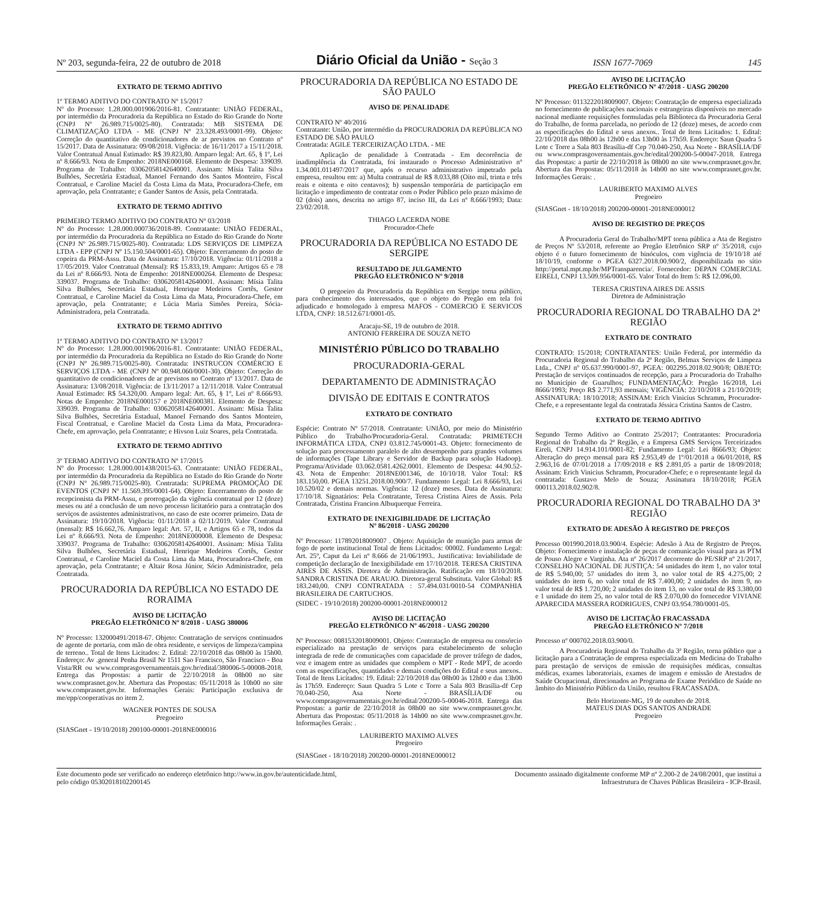Nº 203, segunda-feira, 22 de outubro de 2018 Diário Oficial da União - Seção 3 ISSN 1677-7069 145
EXTRATO DE TERMO ADITIVO
1º TERMO ADITIVO DO CONTRATO Nº 15/2017
Nº do Processo: 1.28.000.001906/2016-81. Contratante: UNIÃO FEDERAL, por intermédio da Procuradoria da República no Estado do Rio Grande do Norte (CNPJ Nº 26.989.715/0025-80). Contratada: MB SISTEMA DE CLIMATIZAÇÃO LTDA - ME (CNPJ Nº 23.328.493/0001-99). Objeto: Correção do quantitativo de condicionadores de ar previstos no Contrato nº 15/2017. Data de Assinatura: 09/08/2018. Vigência: de 16/11/2017 a 15/11/2018. Valor Contratual Anual Estimado: R$ 39.823,80. Amparo legal: Art. 65, § 1º, Lei nº 8.666/93. Nota de Empenho: 2018NE000168. Elemento de Despesa: 339039. Programa de Trabalho: 03062058142640001. Assinam: Mísia Talita Silva Bulhões, Secretária Estadual, Manoel Fernando dos Santos Monteiro, Fiscal Contratual, e Caroline Maciel da Costa Lima da Mata, Procuradora-Chefe, em aprovação, pela Contratante; e Gander Santos de Assis, pela Contratada.
EXTRATO DE TERMO ADITIVO
PRIMEIRO TERMO ADITIVO DO CONTRATO Nº 03/2018
Nº do Processo: 1.28.000.000736/2018-89. Contratante: UNIÃO FEDERAL, por intermédio da Procuradoria da República no Estado do Rio Grande do Norte (CNPJ Nº 26.989.715/0025-80). Contratada: LDS SERVIÇOS DE LIMPEZA LTDA - EPP (CNPJ Nº 15.150.504/0001-65). Objeto: Encerramento do posto de copeira da PRM-Assu. Data de Assinatura: 17/10/2018. Vigência: 01/11/2018 a 17/05/2019. Valor Contratual (Mensal): R$ 15.833,19. Amparo: Artigos 65 e 78 da Lei nº 8.666/93. Nota de Empenho: 2018NE000264. Elemento de Despesa: 339037. Programa de Trabalho: 03062058142640001. Assinam: Mísia Talita Silva Bulhões, Secretária Estadual, Henrique Medeiros Cortês, Gestor Contratual, e Caroline Maciel da Costa Lima da Mata, Procuradora-Chefe, em aprovação, pela Contratante; e Lúcia Maria Simões Pereira, Sócia-Administradora, pela Contratada.
EXTRATO DE TERMO ADITIVO
1º TERMO ADITIVO DO CONTRATO Nº 13/2017
Nº do Processo: 1.28.000.001906/2016-81. Contratante: UNIÃO FEDERAL, por intermédio da Procuradoria da República no Estado do Rio Grande do Norte (CNPJ Nº 26.989.715/0025-80). Contratada: INSTRUCON COMÉRCIO E SERVIÇOS LTDA - ME (CNPJ Nº 00.948.060/0001-30). Objeto: Correção do quantitativo de condicionadores de ar previstos no Contrato nº 13/2017. Data de Assinatura: 13/08/2018. Vigência: de 13/11/2017 a 12/11/2018. Valor Contratual Anual Estimado: R$ 54.320,00. Amparo legal: Art. 65, § 1º, Lei nº 8.666/93. Notas de Empenho: 2018NE000157 e 2018NE000381. Elemento de Despesa: 339039. Programa de Trabalho: 03062058142640001. Assinam: Mísia Talita Silva Bulhões, Secretária Estadual, Manoel Fernando dos Santos Monteiro, Fiscal Contratual, e Caroline Maciel da Costa Lima da Mata, Procuradora-Chefe, em aprovação, pela Contratante; e Hivson Luiz Soares, pela Contratada.
EXTRATO DE TERMO ADITIVO
3º TERMO ADITIVO DO CONTRATO Nº 17/2015
Nº do Processo: 1.28.000.001438/2015-63. Contratante: UNIÃO FEDERAL, por intermédio da Procuradoria da República no Estado do Rio Grande do Norte (CNPJ Nº 26.989.715/0025-80). Contratada: SUPREMA PROMOÇÃO DE EVENTOS (CNPJ Nº 11.569.395/0001-64). Objeto: Encerramento do posto de recepcionista da PRM-Assu, e prorrogação da vigência contratual por 12 (doze) meses ou até a conclusão de um novo processo licitatório para a contratação dos serviços de assistentes administrativos, no caso de este ocorrer primeiro. Data de Assinatura: 19/10/2018. Vigência: 01/11/2018 a 02/11/2019. Valor Contratual (mensal): R$ 16.662,76. Amparo legal: Art. 57, II, e Artigos 65 e 78, todos da Lei nº 8.666/93. Nota de Empenho: 2018NE000008. Elemento de Despesa: 339037. Programa de Trabalho: 03062058142640001. Assinam: Mísia Talita Silva Bulhões, Secretária Estadual, Henrique Medeiros Cortês, Gestor Contratual, e Caroline Maciel da Costa Lima da Mata, Procuradora-Chefe, em aprovação, pela Contratante; e Altair Rosa Júnior, Sócio Administrador, pela Contratada.
PROCURADORIA DA REPÚBLICA NO ESTADO DE RORAIMA
AVISO DE LICITAÇÃO
PREGÃO ELETRÔNICO Nº 8/2018 - UASG 380006
Nº Processo: 132000491/2018-67. Objeto: Contratação de serviços continuados de agente de portaria, com mão de obra residente, e serviços de limpeza/campina de terreno.. Total de Itens Licitados: 2. Edital: 22/10/2018 das 08h00 às 15h00. Endereço: Av .general Penha Brasil Nr 1511 Sao Francisco, São Francisco - Boa Vista/RR ou www.comprasgovernamentais.gov.br/edital/380006-5-00008-2018. Entrega das Propostas: a partir de 22/10/2018 às 08h00 no site www.comprasnet.gov.br. Abertura das Propostas: 05/11/2018 às 10h00 no site www.comprasnet.gov.br. Informações Gerais: Participação exclusiva de me/epp/cooperativas no item 2.
WAGNER PONTES DE SOUSA
Pregoeiro
(SIASGnet - 19/10/2018) 200100-00001-2018NE000016
PROCURADORIA DA REPÚBLICA NO ESTADO DE SÃO PAULO
AVISO DE PENALIDADE
CONTRATO Nº 40/2016
Contratante: União, por intermédio da PROCURADORIA DA REPÚBLICA NO ESTADO DE SÃO PAULO
Contratada: AGILE TERCEIRIZAÇÃO LTDA. - ME
Aplicação de penalidade à Contratada - Em decorrência de inadimplência da Contratada, foi instaurado o Processo Administrativo nº 1.34.001.011497/2017 que, após o recurso administrativo impetrado pela empresa, resultou em: a) Multa contratual de R$ 8.033,88 (Oito mil, trinta e três reais e oitenta e oito centavos); b) suspensão temporária de participação em licitação e impedimento de contratar com o Poder Público pelo prazo máximo de 02 (dois) anos, descrita no artigo 87, inciso III, da Lei nº 8.666/1993; Data: 23/02/2018.
THIAGO LACERDA NOBE
Procurador-Chefe
PROCURADORIA DA REPÚBLICA NO ESTADO DE SERGIPE
RESULTADO DE JULGAMENTO
PREGÃO ELETRÔNICO Nº 9/2018
O pregoeiro da Procuradoria da República em Sergipe torna público, para conhecimento dos interessados, que o objeto do Pregão em tela foi adjudicado e homologado à empresa MAFOS - COMERCIO E SERVICOS LTDA, CNPJ: 18.512.671/0001-05.
Aracaju-SE, 19 de outubro de 2018.
ANTONIO FERREIRA DE SOUZA NETO
MINISTÉRIO PÚBLICO DO TRABALHO
PROCURADORIA-GERAL
DEPARTAMENTO DE ADMINISTRAÇÃO
DIVISÃO DE EDITAIS E CONTRATOS
EXTRATO DE CONTRATO
Espécie: Contrato Nº 57/2018. Contratante: UNIÃO, por meio do Ministério Público do Trabalho/Procuradoria-Geral. Contratada: PRIMETECH INFORMÁTICA LTDA, CNPJ 03.812.745/0001-43. Objeto: fornecimento de solução para processamento paralelo de alto desempenho para grandes volumes de informações (Tape Library e Servidor de Backup para solução Hadoop). Programa/Atividade 03.062.0581.4262.0001. Elemento de Despesa: 44.90.52-43. Nota de Empenho: 2018NE001346, de 10/10/18. Valor Total: R$ 183.150,00. PGEA 13251.2018.00.900/7. Fundamento Legal: Lei 8.666/93, Lei 10.520/02 e demais normas. Vigência: 12 (doze) meses. Data de Assinatura: 17/10/18. Signatários: Pela Contratante, Teresa Cristina Aires de Assis. Pela Contratada, Cristina Francion Albuquerque Ferreira.
EXTRATO DE INEXIGIBILIDADE DE LICITAÇÃO
Nº 86/2018 - UASG 200200
Nº Processo: 117892018009007 . Objeto: Aquisição de munição para armas de fogo de porte institucional Total de Itens Licitados: 00002. Fundamento Legal: Art. 25º, Caput da Lei nº 8.666 de 21/06/1993.. Justificativa: Inviabilidade de competição declaração de Inexigibilidade em 17/10/2018. TERESA CRISTINA AIRES DE ASSIS. Diretora de Administração. Ratificação em 18/10/2018. SANDRA CRISTINA DE ARAUJO. Diretora-geral Substituta. Valor Global: R$ 183.240,00. CNPJ CONTRATADA : 57.494.031/0010-54 COMPANHIA BRASILEIRA DE CARTUCHOS.
(SIDEC - 19/10/2018) 200200-00001-2018NE000012
AVISO DE LICITAÇÃO
PREGÃO ELETRÔNICO Nº 46/2018 - UASG 200200
Nº Processo: 0081532018009001. Objeto: Contratação de empresa ou consórcio especializado na prestação de serviços para estabelecimento de solução integrada de rede de comunicações com capacidade de prover tráfego de dados, voz e imagem entre as unidades que compõem o MPT - Rede MPT, de acordo com as especificações, quantidades e demais condições do Edital e seus anexos.. Total de Itens Licitados: 19. Edital: 22/10/2018 das 08h00 às 12h00 e das 13h00 às 17h59. Endereço: Saun Quadra 5 Lote c Torre a Sala 803 Brasília-df Cep 70.040-250, Asa Norte - BRASÍLIA/DF ou www.comprasgovernamentais.gov.br/edital/200200-5-00046-2018. Entrega das Propostas: a partir de 22/10/2018 às 08h00 no site www.comprasnet.gov.br. Abertura das Propostas: 05/11/2018 às 14h00 no site www.comprasnet.gov.br. Informações Gerais: .
LAURIBERTO MAXIMO ALVES
Pregoeiro
(SIASGnet - 18/10/2018) 200200-00001-2018NE000012
AVISO DE LICITAÇÃO
PREGÃO ELETRÔNICO Nº 47/2018 - UASG 200200
Nº Processo: 0113222018009007. Objeto: Contratação de empresa especializada no fornecimento de publicações nacionais e estrangeiras disponíveis no mercado nacional mediante requisições formuladas pela Biblioteca da Procuradoria Geral do Trabalho, de forma parcelada, no período de 12 (doze) meses, de acordo com as especificações do Edital e seus anexos.. Total de Itens Licitados: 1. Edital: 22/10/2018 das 08h00 às 12h00 e das 13h00 às 17h59. Endereço: Saun Quadra 5 Lote c Torre a Sala 803 Brasília-df Cep 70.040-250, Asa Norte - BRASÍLIA/DF ou www.comprasgovernamentais.gov.br/edital/200200-5-00047-2018. Entrega das Propostas: a partir de 22/10/2018 às 08h00 no site www.comprasnet.gov.br. Abertura das Propostas: 05/11/2018 às 14h00 no site www.comprasnet.gov.br. Informações Gerais: .
LAURIBERTO MAXIMO ALVES
Pregoeiro
(SIASGnet - 18/10/2018) 200200-00001-2018NE000012
AVISO DE REGISTRO DE PREÇOS
A Procuradoria Geral do Trabalho/MPT torna pública a Ata de Registro de Preços Nº 53/2018, referente ao Pregão Eletrônico SRP nº 35/2018, cujo objeto é o futuro fornecimento de binóculos, com vigência de 19/10/18 até 18/10/19, conforme o PGEA 6327.2018.00.900/2, disponibilizada no sítio http://portal.mpt.mp.br/MPTransparencia/. Fornecedor: DEPAN COMERCIAL EIRELI, CNPJ 13.509.956/0001-65. Valor Total do Item 5: R$ 12.096,00.
TERESA CRISTINA AIRES DE ASSIS
Diretora de Administração
PROCURADORIA REGIONAL DO TRABALHO DA 2ª REGIÃO
EXTRATO DE CONTRATO
CONTRATO: 15/2018; CONTRATANTES: União Federal, por intermédio da Procuradoria Regional do Trabalho da 2ª Região, Belmax Serviços de Limpeza Ltda., CNPJ nº 05.637.990/0001-97, PGEA: 002295.2018.02.900/8; OBJETO: Prestação de serviços continuados de recepção, para a Procuradoria do Trabalho no Município de Guarulhos; FUNDAMENTAÇÃO: Pregão 16/2018, Lei 8666/1993; Preço R$ 2.771,93 mensais; VIGÊNCIA: 22/10/2018 a 21/10/2019; ASSINATURA: 18/10/2018; ASSINAM: Erich Vinicius Schramm, Procurador-Chefe, e a representante legal da contratada Jéssica Cristina Santos de Castro.
EXTRATO DE TERMO ADITIVO
Segundo Termo Aditivo ao Contrato 25/2017; Contratantes: Procuradoria Regional do Trabalho da 2ª Região, e a Empresa GMS Serviços Terceirizados Eireli, CNPJ 14.914.101/0001-82; Fundamento Legal: Lei 8666/93; Objeto: Alteração do preço mensal para R$ 2.953,49 de 1º/01/2018 a 06/01/2018, R$ 2.963,16 de 07/01/2018 a 17/09/2018 e R$ 2.891,05 a partir de 18/09/2018; Assinam: Erich Vinicius Schramm, Procurador-Chefe; e o representante legal da contratada: Gustavo Melo de Souza; Assinatura 18/10/2018; PGEA 000113.2018.02.902/8.
PROCURADORIA REGIONAL DO TRABALHO DA 3ª REGIÃO
EXTRATO DE ADESÃO À REGISTRO DE PREÇOS
Processo 001990.2018.03.900/4. Espécie: Adesão à Ata de Registro de Preços. Objeto: Fornecimento e instalação de peças de comunicação visual para as PTM de Pouso Alegre e Varginha. Ata nº 26/2017 decorrente do PE/SRP nº 21/2017, CONSELHO NACIONAL DE JUSTIÇA: 54 unidades do item 1, no valor total de R$ 5.940,00; 57 unidades do item 3, no valor total de R$ 4.275,00; 2 unidades do item 6, no valor total de R$ 7.400,00; 2 unidades do item 9, no valor total de R$ 1.720,00; 2 unidades do item 13, no valor total de R$ 3.380,00 e 1 unidade do item 25, no valor total de R$ 2.070,00 do fornecedor VIVIANE APARECIDA MASSERA RODRIGUES, CNPJ 03.954.780/0001-05.
AVISO DE LICITAÇÃO FRACASSADA
PREGÃO ELETRÔNICO Nº 7/2018
Processo nº 000702.2018.03.900/0.
A Procuradoria Regional do Trabalho da 3ª Região, torna público que a licitação para a Contratação de empresa especializada em Medicina do Trabalho para prestação de serviços de emissão de requisições médicas, consultas médicas, exames laboratoriais, exames de imagem e emissão de Atestados de Saúde Ocupacional, direcionados ao Programa de Exame Periódico de Saúde no âmbito do Ministério Público da União, resultou FRACASSADA.
Belo Horizonte-MG, 19 de outubro de 2018.
MATEUS DIAS DOS SANTOS ANDRADE
Pregoeiro
Este documento pode ser verificado no endereço eletrônico http://www.in.gov.br/autenticidade.html,
pelo código 05302018102200145 Documento assinado digitalmente conforme MP nº 2.200-2 de 24/08/2001, que institui a
Infraestrutura de Chaves Públicas Brasileira - ICP-Brasil.